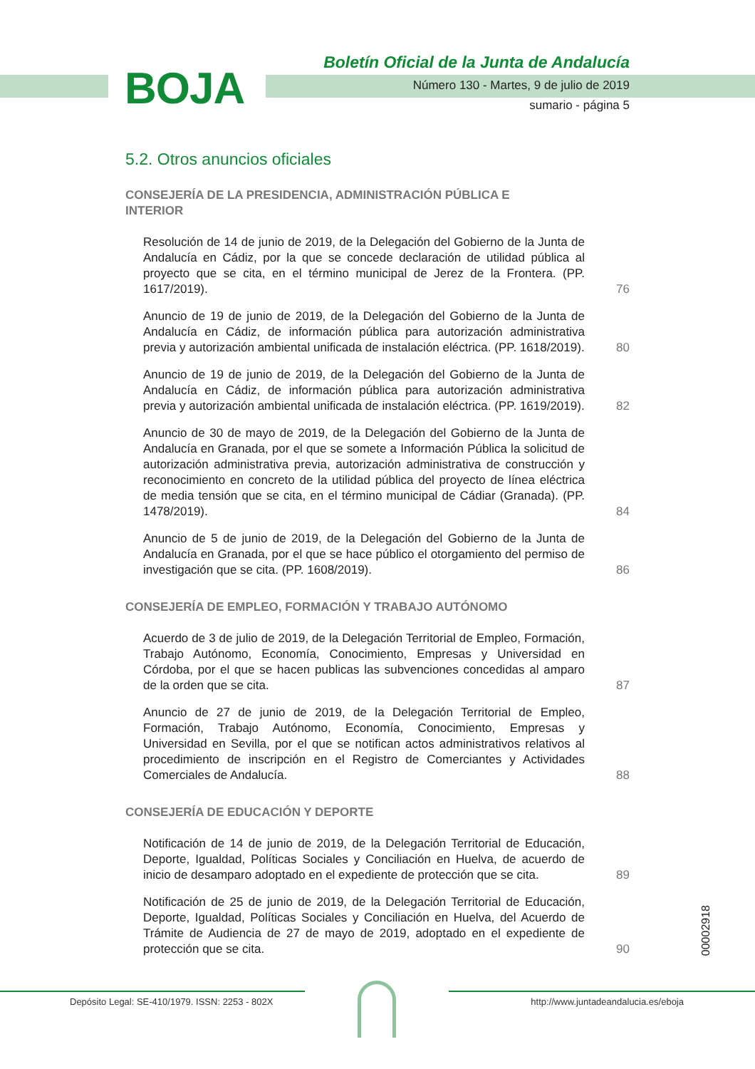BOJA
Boletín Oficial de la Junta de Andalucía
Número 130 - Martes, 9 de julio de 2019
sumario - página 5
5.2. Otros anuncios oficiales
CONSEJERÍA DE LA PRESIDENCIA, ADMINISTRACIÓN PÚBLICA E INTERIOR
Resolución de 14 de junio de 2019, de la Delegación del Gobierno de la Junta de Andalucía en Cádiz, por la que se concede declaración de utilidad pública al proyecto que se cita, en el término municipal de Jerez de la Frontera. (PP. 1617/2019).
76
Anuncio de 19 de junio de 2019, de la Delegación del Gobierno de la Junta de Andalucía en Cádiz, de información pública para autorización administrativa previa y autorización ambiental unificada de instalación eléctrica. (PP. 1618/2019).
80
Anuncio de 19 de junio de 2019, de la Delegación del Gobierno de la Junta de Andalucía en Cádiz, de información pública para autorización administrativa previa y autorización ambiental unificada de instalación eléctrica. (PP. 1619/2019).
82
Anuncio de 30 de mayo de 2019, de la Delegación del Gobierno de la Junta de Andalucía en Granada, por el que se somete a Información Pública la solicitud de autorización administrativa previa, autorización administrativa de construcción y reconocimiento en concreto de la utilidad pública del proyecto de línea eléctrica de media tensión que se cita, en el término municipal de Cádiar (Granada). (PP. 1478/2019).
84
Anuncio de 5 de junio de 2019, de la Delegación del Gobierno de la Junta de Andalucía en Granada, por el que se hace público el otorgamiento del permiso de investigación que se cita. (PP. 1608/2019).
86
CONSEJERÍA DE EMPLEO, FORMACIÓN Y TRABAJO AUTÓNOMO
Acuerdo de 3 de julio de 2019, de la Delegación Territorial de Empleo, Formación, Trabajo Autónomo, Economía, Conocimiento, Empresas y Universidad en Córdoba, por el que se hacen publicas las subvenciones concedidas al amparo de la orden que se cita.
87
Anuncio de 27 de junio de 2019, de la Delegación Territorial de Empleo, Formación, Trabajo Autónomo, Economía, Conocimiento, Empresas y Universidad en Sevilla, por el que se notifican actos administrativos relativos al procedimiento de inscripción en el Registro de Comerciantes y Actividades Comerciales de Andalucía.
88
CONSEJERÍA DE EDUCACIÓN Y DEPORTE
Notificación de 14 de junio de 2019, de la Delegación Territorial de Educación, Deporte, Igualdad, Políticas Sociales y Conciliación en Huelva, de acuerdo de inicio de desamparo adoptado en el expediente de protección que se cita.
89
Notificación de 25 de junio de 2019, de la Delegación Territorial de Educación, Deporte, Igualdad, Políticas Sociales y Conciliación en Huelva, del Acuerdo de Trámite de Audiencia de 27 de mayo de 2019, adoptado en el expediente de protección que se cita.
90
00002918
Depósito Legal: SE-410/1979. ISSN: 2253 - 802X http://www.juntadeandalucia.es/eboja